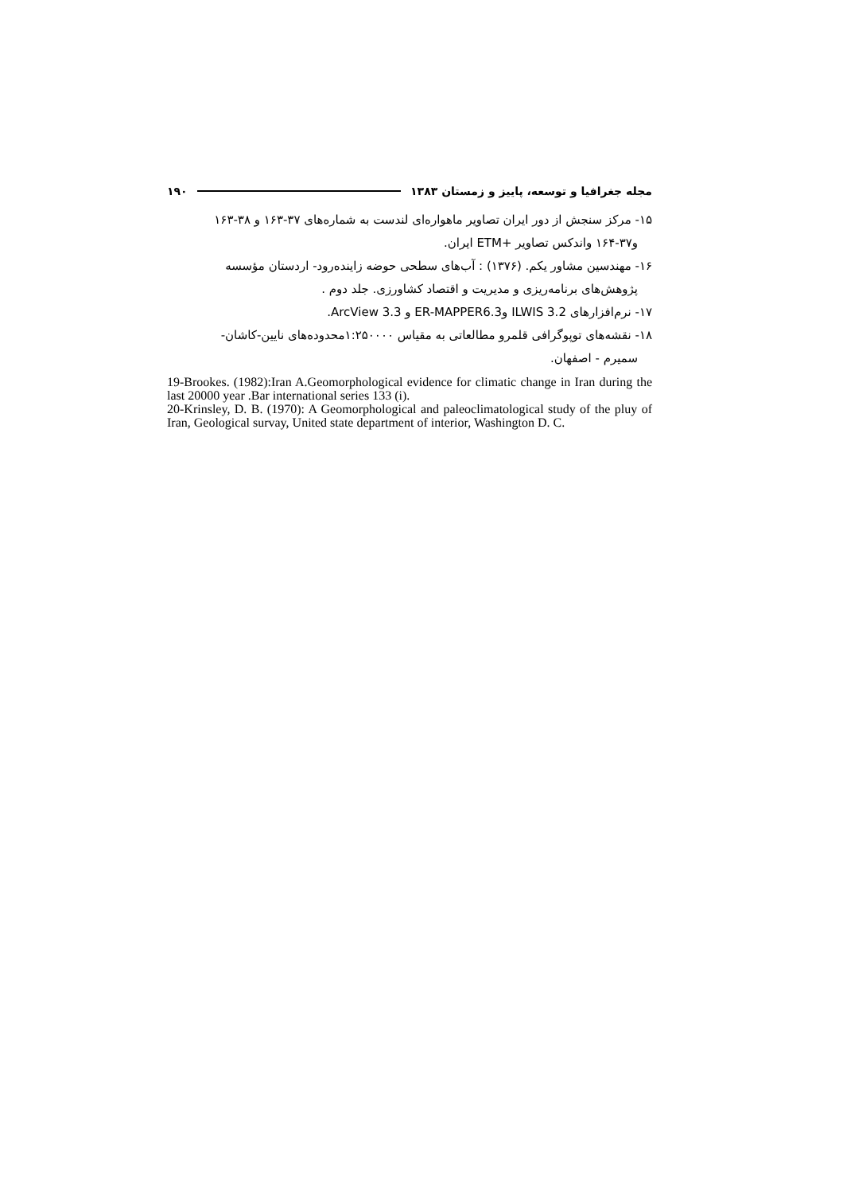مجله جغرافیا و توسعه، پاییز و زمستان ۱۳۸۳ ۱۹۰
۱۵- مرکز سنجش از دور ایران تصاویر ماهواره‌ای لندست به شماره‌های ۳۷-۱۶۳ و ۳۸-۱۶۳
و۳۷-۱۶۴ واندکس تصاویر +ETM ایران.
۱۶- مهندسین مشاور یکم. (۱۳۷۶) : آب‌های سطحی حوضه زاینده‌رود- اردستان مؤسسه
پژوهش‌های برنامه‌ریزی و مدیریت و اقتصاد کشاورزی. جلد دوم .
۱۷- نرم‌افزارهای ILWIS 3.2 وER-MAPPER6.3 و ArcView 3.3.
۱۸- نقشه‌های توپوگرافی قلمرو مطالعاتی به مقیاس ۱:۲۵۰۰۰۰محدوده‌های نایین-کاشان-
سمیرم - اصفهان.
19-Brookes. (1982):Iran A.Geomorphological evidence for climatic change in Iran during the last 20000 year .Bar international series 133 (i).
20-Krinsley, D. B. (1970): A Geomorphological and paleoclimatological study of the pluy of Iran, Geological survay, United state department of interior, Washington D. C.